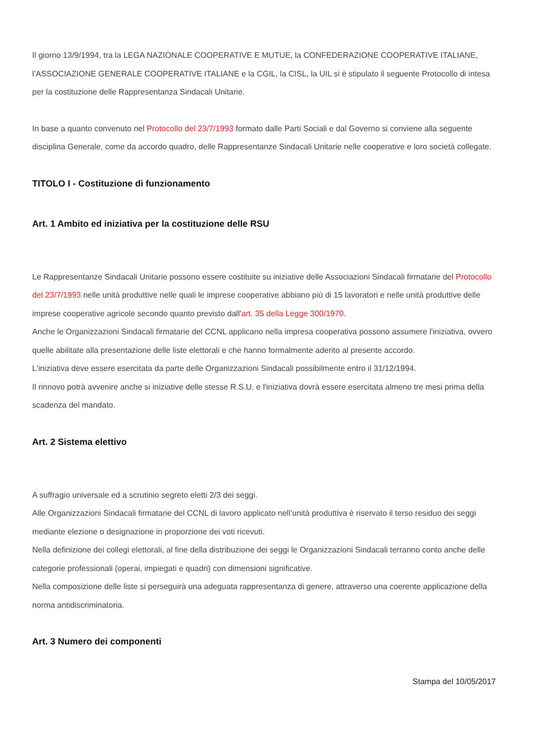Il giorno 13/9/1994, tra la LEGA NAZIONALE COOPERATIVE E MUTUE, la CONFEDERAZIONE COOPERATIVE ITALIANE, l’ASSOCIAZIONE GENERALE COOPERATIVE ITALIANE e la CGIL, la CISL, la UIL si è stipulato il seguente Protocollo di intesa per la costituzione delle Rappresentanza Sindacali Unitarie.
In base a quanto convenuto nel Protocollo del 23/7/1993 formato dalle Parti Sociali e dal Governo si conviene alla seguente disciplina Generale, come da accordo quadro, delle Rappresentanze Sindacali Unitarie nelle cooperative e loro società collegate.
TITOLO I - Costituzione di funzionamento
Art. 1 Ambito ed iniziativa per la costituzione delle RSU
Le Rappresentanze Sindacali Unitarie possono essere costituite su iniziative delle Associazioni Sindacali firmatarie del Protocollo del 23/7/1993 nelle unità produttive nelle quali le imprese cooperative abbiano più di 15 lavoratori e nelle unità produttive delle imprese cooperative agricole secondo quanto previsto dall'art. 35 della Legge 300/1970.
Anche le Organizzazioni Sindacali firmatarie del CCNL applicano nella impresa cooperativa possono assumere l'iniziativa, ovvero quelle abilitate alla presentazione delle liste elettorali e che hanno formalmente aderito al presente accordo.
L'iniziativa deve essere esercitata da parte delle Organizzazioni Sindacali possibilmente entro il 31/12/1994.
Il rinnovo potrà avvenire anche si iniziative delle stesse R.S.U. e l'iniziativa dovrà essere esercitata almeno tre mesi prima della scadenza del mandato.
Art. 2 Sistema elettivo
A suffragio universale ed a scrutinio segreto eletti 2/3 dei seggi.
Alle Organizzazioni Sindacali firmatarie del CCNL di lavoro applicato nell’unità produttiva è riservato il terso residuo dei seggi mediante elezione o designazione in proporzione dei voti ricevuti.
Nella definizione dei collegi elettorali, al fine della distribuzione dei seggi le Organizzazioni Sindacali terranno conto anche delle categorie professionali (operai, impiegati e quadri) con dimensioni significative.
Nella composizione delle liste si perseguirà una adeguata rappresentanza di genere, attraverso una coerente applicazione della norma antidiscriminatoria.
Art. 3 Numero dei componenti
Stampa del 10/05/2017